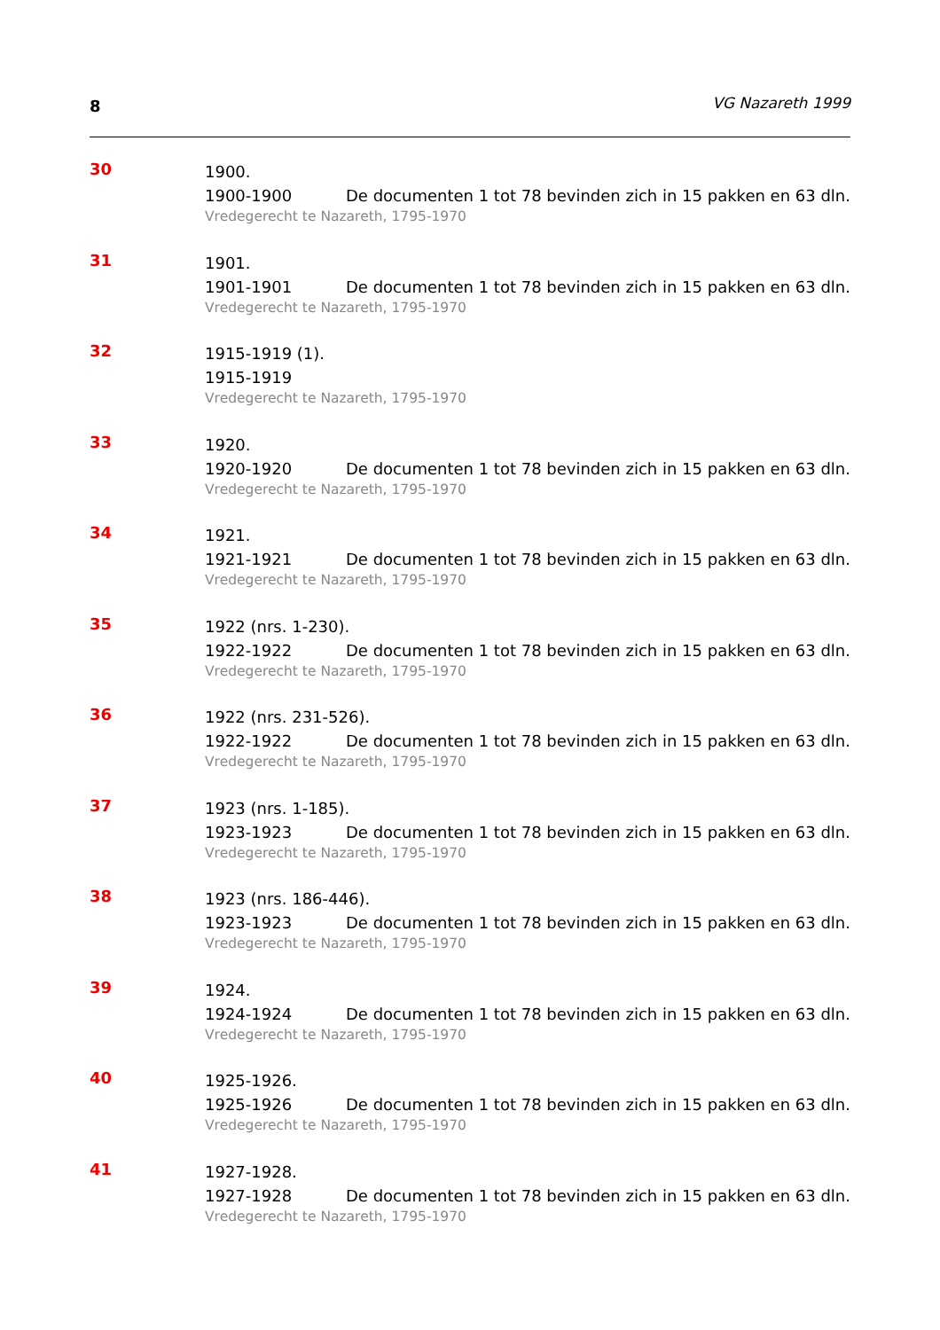8 VG Nazareth 1999
30
1900.
1900-1900 De documenten 1 tot 78 bevinden zich in 15 pakken en 63 dln.
Vredegerecht te Nazareth, 1795-1970
31
1901.
1901-1901 De documenten 1 tot 78 bevinden zich in 15 pakken en 63 dln.
Vredegerecht te Nazareth, 1795-1970
32
1915-1919 (1).
1915-1919
Vredegerecht te Nazareth, 1795-1970
33
1920.
1920-1920 De documenten 1 tot 78 bevinden zich in 15 pakken en 63 dln.
Vredegerecht te Nazareth, 1795-1970
34
1921.
1921-1921 De documenten 1 tot 78 bevinden zich in 15 pakken en 63 dln.
Vredegerecht te Nazareth, 1795-1970
35
1922 (nrs. 1-230).
1922-1922 De documenten 1 tot 78 bevinden zich in 15 pakken en 63 dln.
Vredegerecht te Nazareth, 1795-1970
36
1922 (nrs. 231-526).
1922-1922 De documenten 1 tot 78 bevinden zich in 15 pakken en 63 dln.
Vredegerecht te Nazareth, 1795-1970
37
1923 (nrs. 1-185).
1923-1923 De documenten 1 tot 78 bevinden zich in 15 pakken en 63 dln.
Vredegerecht te Nazareth, 1795-1970
38
1923 (nrs. 186-446).
1923-1923 De documenten 1 tot 78 bevinden zich in 15 pakken en 63 dln.
Vredegerecht te Nazareth, 1795-1970
39
1924.
1924-1924 De documenten 1 tot 78 bevinden zich in 15 pakken en 63 dln.
Vredegerecht te Nazareth, 1795-1970
40
1925-1926.
1925-1926 De documenten 1 tot 78 bevinden zich in 15 pakken en 63 dln.
Vredegerecht te Nazareth, 1795-1970
41
1927-1928.
1927-1928 De documenten 1 tot 78 bevinden zich in 15 pakken en 63 dln.
Vredegerecht te Nazareth, 1795-1970